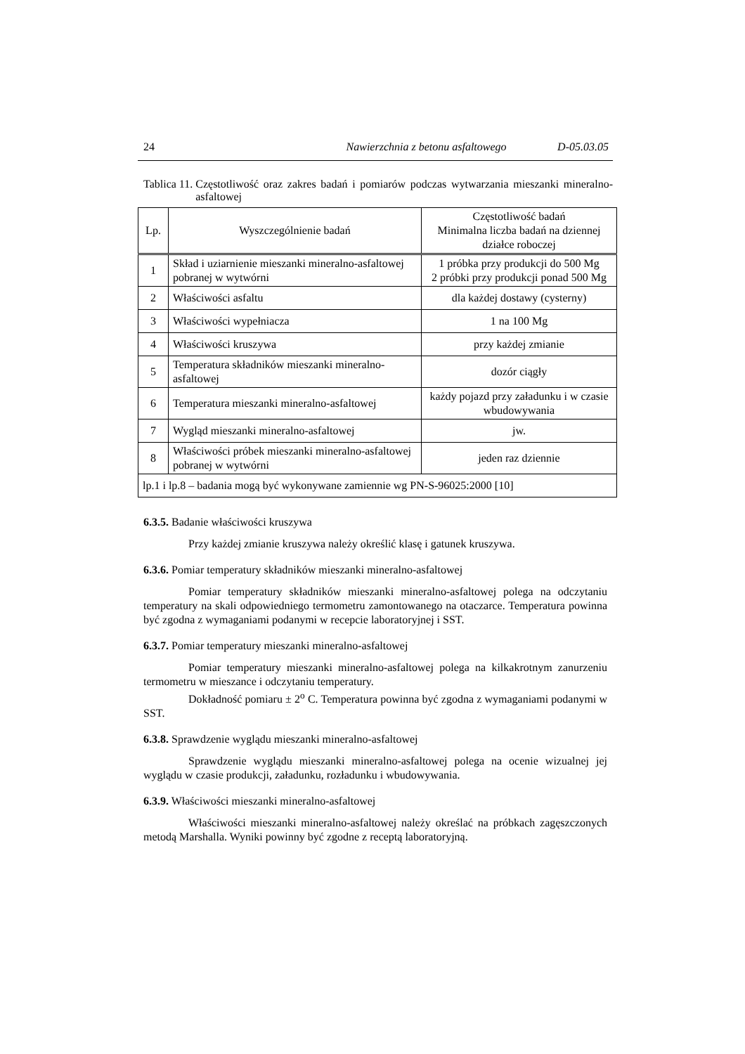24 Nawierzchnia z betonu asfaltowego D-05.03.05
Tablica 11. Częstotliwość oraz zakres badań i pomiarów podczas wytwarzania mieszanki mineralno-asfaltowej
| Lp. | Wyszczególnienie badań | Częstotliwość badań Minimalna liczba badań na dziennej działce roboczej |
| --- | --- | --- |
| 1 | Skład i uziarnienie mieszanki mineralno-asfaltowej pobranej w wytwórni | 1 próbka przy produkcji do 500 Mg 2 próbki przy produkcji ponad 500 Mg |
| 2 | Właściwości asfaltu | dla każdej dostawy (cysterny) |
| 3 | Właściwości wypełniacza | 1 na 100 Mg |
| 4 | Właściwości kruszywa | przy każdej zmianie |
| 5 | Temperatura składników mieszanki mineralno-asfaltowej | dozór ciągły |
| 6 | Temperatura mieszanki mineralno-asfaltowej | każdy pojazd przy załadunku i w czasie wbudowywania |
| 7 | Wygląd mieszanki mineralno-asfaltowej | jw. |
| 8 | Właściwości próbek mieszanki mineralno-asfaltowej pobranej w wytwórni | jeden raz dziennie |
| lp.1 i lp.8 – badania mogą być wykonywane zamiennie wg PN-S-96025:2000 [10] | | |
6.3.5. Badanie właściwości kruszywa
Przy każdej zmianie kruszywa należy określić klasę i gatunek kruszywa.
6.3.6. Pomiar temperatury składników mieszanki mineralno-asfaltowej
Pomiar temperatury składników mieszanki mineralno-asfaltowej polega na odczytaniu temperatury na skali odpowiedniego termometru zamontowanego na otaczarce. Temperatura powinna być zgodna z wymaganiami podanymi w recepcie laboratoryjnej i SST.
6.3.7. Pomiar temperatury mieszanki mineralno-asfaltowej
Pomiar temperatury mieszanki mineralno-asfaltowej polega na kilkakrotnym zanurzeniu termometru w mieszance i odczytaniu temperatury.
Dokładność pomiaru ± 2<sup>o</sup> C. Temperatura powinna być zgodna z wymaganiami podanymi w SST.
6.3.8. Sprawdzenie wyglądu mieszanki mineralno-asfaltowej
Sprawdzenie wyglądu mieszanki mineralno-asfaltowej polega na ocenie wizualnej jej wyglądu w czasie produkcji, załadunku, rozładunku i wbudowywania.
6.3.9. Właściwości mieszanki mineralno-asfaltowej
Właściwości mieszanki mineralno-asfaltowej należy określać na próbkach zagęszczonych metodą Marshalla. Wyniki powinny być zgodne z receptą laboratoryjną.